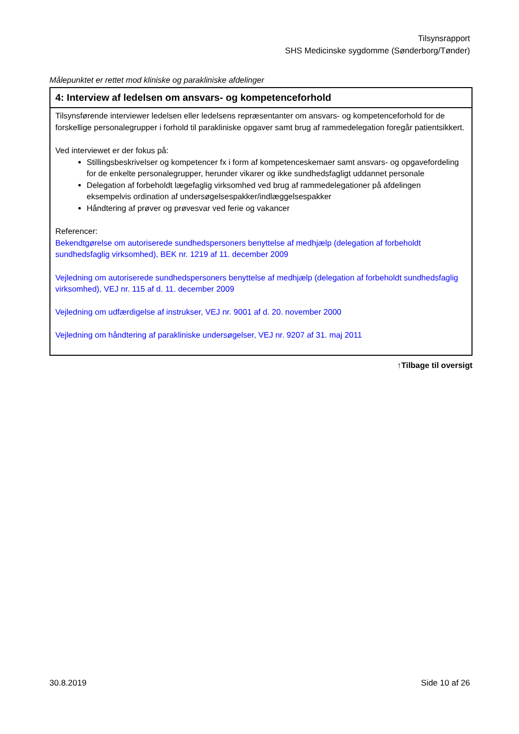Tilsynsrapport
SHS Medicinske sygdomme (Sønderborg/Tønder)
Målepunktet er rettet mod kliniske og parakliniske afdelinger
| 4: Interview af ledelsen om ansvars- og kompetenceforhold |
| Tilsynsførende interviewer ledelsen eller ledelsens repræsentanter om ansvars- og kompetenceforhold for de forskellige personalegrupper i forhold til parakliniske opgaver samt brug af rammedelegation foregår patientsikkert. Ved interviewet er der fokus på: Stillingsbeskrivelser og kompetencer fx i form af kompetenceskemaer samt ansvars- og opgavefordeling for de enkelte personalegrupper, herunder vikarer og ikke sundhedsfagligt uddannet personale Delegation af forbeholdt lægefaglig virksomhed ved brug af rammedelegationer på afdelingen eksempelvis ordination af undersøgelsespakker/indlæggelsespakker Håndtering af prøver og prøvesvar ved ferie og vakancer Referencer: Bekendtgørelse om autoriserede sundhedspersoners benyttelse af medhjælp (delegation af forbeholdt sundhedsfaglig virksomhed), BEK nr. 1219 af 11. december 2009 Vejledning om autoriserede sundhedspersoners benyttelse af medhjælp (delegation af forbeholdt sundhedsfaglig virksomhed), VEJ nr. 115 af d. 11. december 2009 Vejledning om udfærdigelse af instrukser, VEJ nr. 9001 af d. 20. november 2000 Vejledning om håndtering af parakliniske undersøgelser, VEJ nr. 9207 af 31. maj 2011 |
↑Tilbage til oversigt
30.8.2019 Side 10 af 26